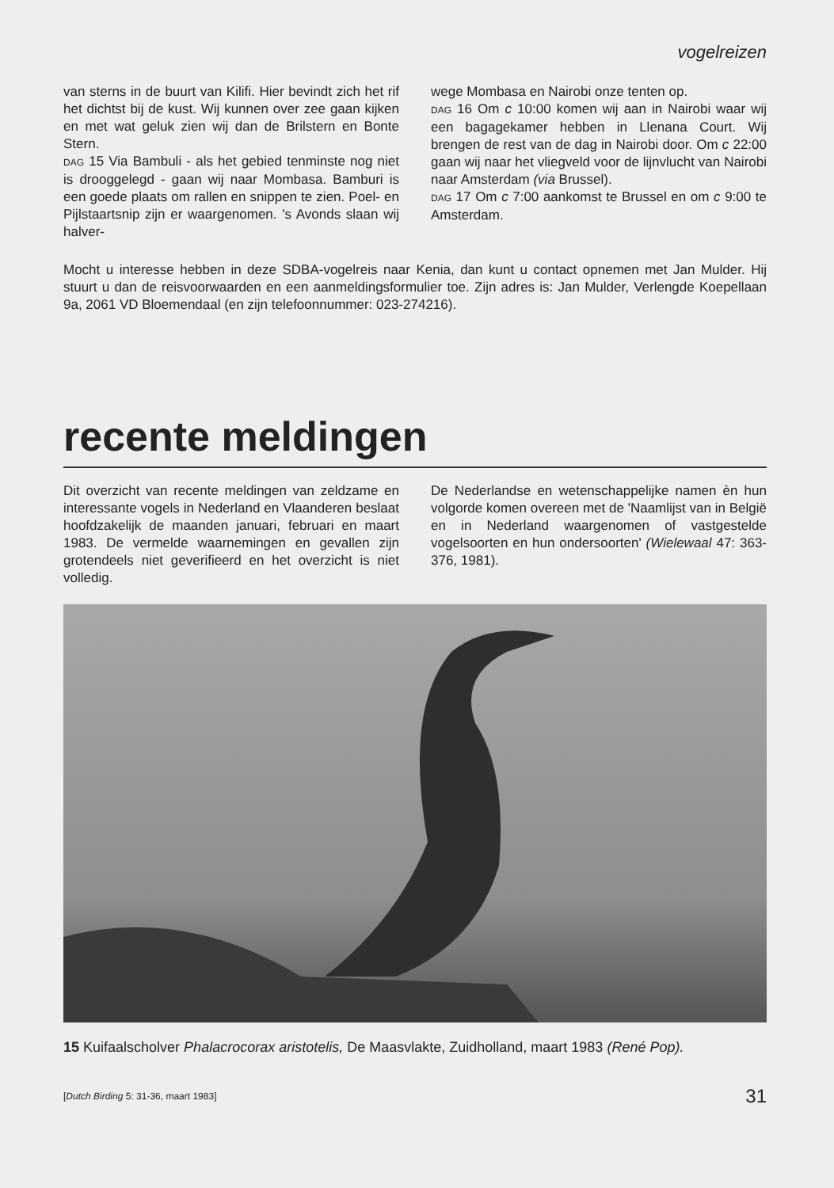vogelreizen
van sterns in de buurt van Kilifi. Hier bevindt zich het rif het dichtst bij de kust. Wij kunnen over zee gaan kijken en met wat geluk zien wij dan de Brilstern en Bonte Stern.
DAG 15 Via Bambuli - als het gebied tenminste nog niet is drooggelegd - gaan wij naar Mombasa. Bamburi is een goede plaats om rallen en snippen te zien. Poel- en Pijlstaartsnip zijn er waargenomen. 's Avonds slaan wij halver-
wege Mombasa en Nairobi onze tenten op.
DAG 16 Om c 10:00 komen wij aan in Nairobi waar wij een bagagekamer hebben in Llenana Court. Wij brengen de rest van de dag in Nairobi door. Om c 22:00 gaan wij naar het vliegveld voor de lijnvlucht van Nairobi naar Amsterdam (via Brussel).
DAG 17 Om c 7:00 aankomst te Brussel en om c 9:00 te Amsterdam.
Mocht u interesse hebben in deze SDBA-vogelreis naar Kenia, dan kunt u contact opnemen met Jan Mulder. Hij stuurt u dan de reisvoorwaarden en een aanmeldingsformulier toe. Zijn adres is: Jan Mulder, Verlengde Koepellaan 9a, 2061 VD Bloemendaal (en zijn telefoonnummer: 023-274216).
recente meldingen
Dit overzicht van recente meldingen van zeldzame en interessante vogels in Nederland en Vlaanderen beslaat hoofdzakelijk de maanden januari, februari en maart 1983. De vermelde waarnemingen en gevallen zijn grotendeels niet geverifieerd en het overzicht is niet volledig.
De Nederlandse en wetenschappelijke namen èn hun volgorde komen overeen met de 'Naamlijst van in België en in Nederland waargenomen of vastgestelde vogelsoorten en hun ondersoorten' (Wielewaal 47: 363-376, 1981).
15 Kuifaalscholver Phalacrocorax aristotelis, De Maasvlakte, Zuidholland, maart 1983 (René Pop).
[Dutch Birding 5: 31-36, maart 1983] 31